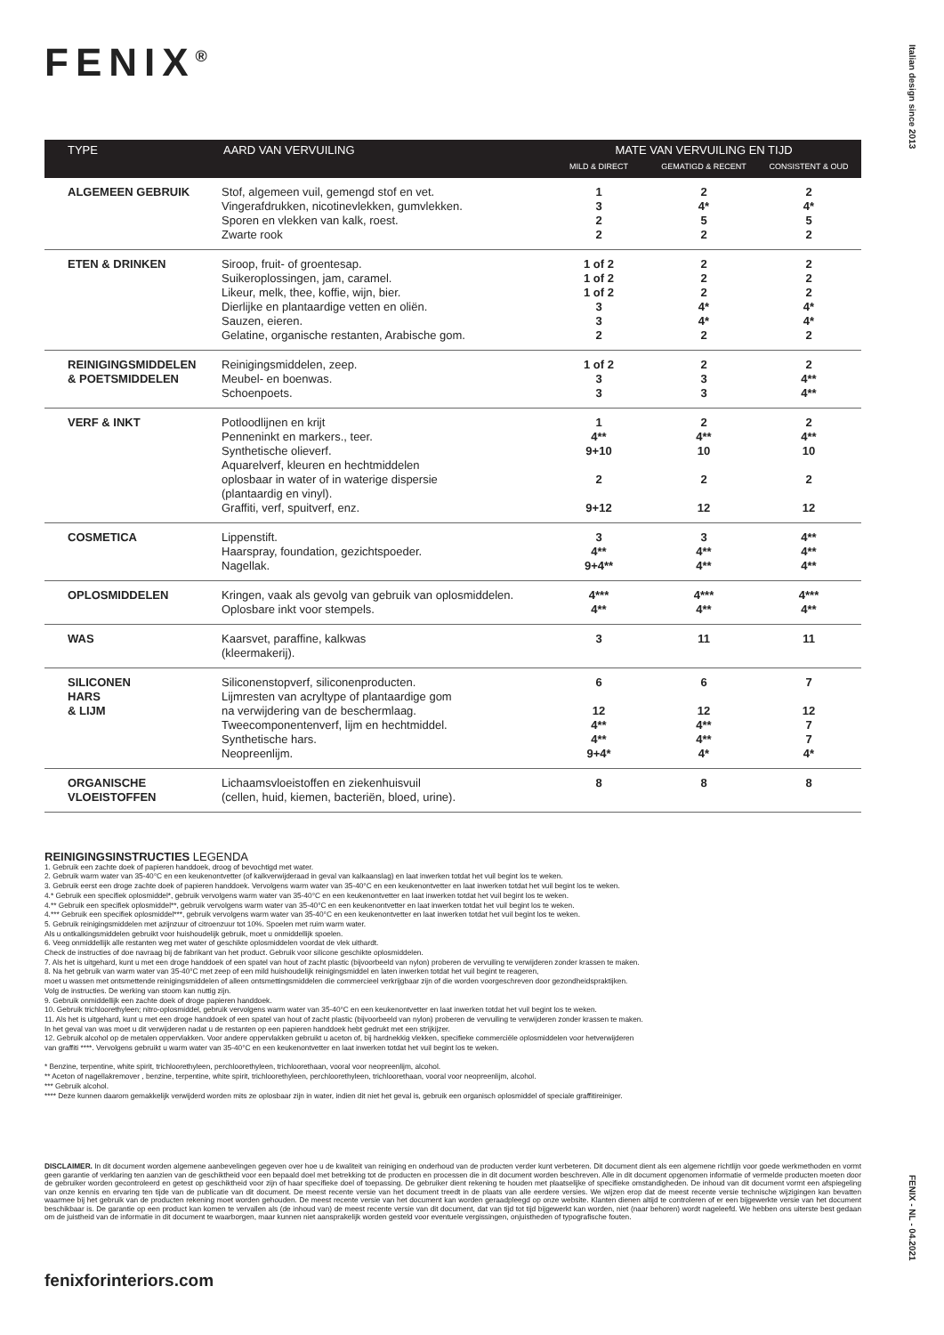FENIX<sup>®</sup>
Italian design since 2013
| TYPE | AARD VAN VERVUILING | MATE VAN VERVUILING EN TIJD | | |
| --- | --- | --- | --- | --- |
| | | MILD & DIRECT | GEMATIGD & RECENT | CONSISTENT & OUD |
| ALGEMEEN GEBRUIK | Stof, algemeen vuil, gemengd stof en vet. Vingerafdrukken, nicotinevlekken, gumvlekken. Sporen en vlekken van kalk, roest. Zwarte rook | 1 3 2 2 | 2 4* 5 2 | 2 4* 5 2 |
| ETEN & DRINKEN | Siroop, fruit- of groentesap. Suikeroplossingen, jam, caramel. Likeur, melk, thee, koffie, wijn, bier. Dierlijke en plantaardige vetten en oliën. Sauzen, eieren. Gelatine, organische restanten, Arabische gom. | 1 of 2 1 of 2 1 of 2 3 3 2 | 2 2 2 4* 4* 2 | 2 2 2 4* 4* 2 |
| REINIGINGSMIDDELEN & POETSMIDDELEN | Reinigingsmiddelen, zeep. Meubel- en boenwas. Schoenpoets. | 1 of 2 3 3 | 2 3 3 | 2 4** 4** |
| VERF & INKT | Potloodlijnen en krijt Penneninkt en markers., teer. Synthetische olieverf. Aquarelverf, kleuren en hechtmiddelen oplosbaar in water of in waterige dispersie (plantaardig en vinyl). Graffiti, verf, spuitverf, enz. | 1 4** 9+10 2 9+12 | 2 4** 10 2 12 | 2 4** 10 2 12 |
| COSMETICA | Lippenstift. Haarspray, foundation, gezichtspoeder. Nagellak. | 3 4** 9+4** | 3 4** 4** | 4** 4** 4** |
| OPLOSMIDDELEN | Kringen, vaak als gevolg van gebruik van oplosmiddelen. Oplosbare inkt voor stempels. | 4*** 4** | 4*** 4** | 4*** 4** |
| WAS | Kaarsvet, paraffine, kalkwas (kleermakerij). | 3 | 11 | 11 |
| SILICONEN HARS & LIJM | Siliconenstopverf, siliconenproducten. Lijmresten van acryltype of plantaardige gom na verwijdering van de beschermlaag. Tweecomponentenverf, lijm en hechtmiddel. Synthetische hars. Neopreenlijm. | 6 12 4** 4** 9+4* | 6 12 4** 4** 4* | 7 12 7 7 4* |
| ORGANISCHE VLOEISTOFFEN | Lichaamsvloeistoffen en ziekenhuisvuil (cellen, huid, kiemen, bacteriën, bloed, urine). | 8 | 8 | 8 |
REINIGINGSINSTRUCTIES LEGENDA
1. Gebruik een zachte doek of papieren handdoek, droog of bevochtigd met water.
2. Gebruik warm water van 35-40°C en een keukenontvetter (of kalkverwijderaad in geval van kalkaanslag) en laat inwerken totdat het vuil begint los te weken.
3. Gebruik eerst een droge zachte doek of papieren handdoek. Vervolgens warm water van 35-40°C en een keukenontvetter en laat inwerken totdat het vuil begint los te weken.
4.* Gebruik een specifiek oplosmiddel*, gebruik vervolgens warm water van 35-40°C en een keukenontvetter en laat inwerken totdat het vuil begint los te weken.
4.** Gebruik een specifiek oplosmiddel**, gebruik vervolgens warm water van 35-40°C en een keukenontvetter en laat inwerken totdat het vuil begint los te weken.
4.*** Gebruik een specifiek oplosmiddel***, gebruik vervolgens warm water van 35-40°C en een keukenontvetter en laat inwerken totdat het vuil begint los te weken.
5. Gebruik reinigingsmiddelen met azijnzuur of citroenzuur tot 10%. Spoelen met ruim warm water.
Als u ontkalkingsmiddelen gebruikt voor huishoudelijk gebruik, moet u onmiddellijk spoelen.
6. Veeg onmiddellijk alle restanten weg met water of geschikte oplosmiddelen voordat de vlek uithardt.
Check de instructies of doe navraag bij de fabrikant van het product. Gebruik voor silicone geschikte oplosmiddelen.
7. Als het is uitgehard, kunt u met een droge handdoek of een spatel van hout of zacht plastic (bijvoorbeeld van nylon) proberen de vervuiling te verwijderen zonder krassen te maken.
8. Na het gebruik van warm water van 35-40°C met zeep of een mild huishoudelijk reinigingsmiddel en laten inwerken totdat het vuil begint te reageren,
moet u wassen met ontsmettende reinigingsmiddelen of alleen ontsmettingsmiddelen die commercieel verkrijgbaar zijn of die worden voorgeschreven door gezondheidspraktijken.
Volg de instructies. De werking van stoom kan nuttig zijn.
9. Gebruik onmiddellijk een zachte doek of droge papieren handdoek.
10. Gebruik trichloorethyleen; nitro-oplosmiddel, gebruik vervolgens warm water van 35-40°C en een keukenontvetter en laat inwerken totdat het vuil begint los te weken.
11. Als het is uitgehard, kunt u met een droge handdoek of een spatel van hout of zacht plastic (bijvoorbeeld van nylon) proberen de vervuiling te verwijderen zonder krassen te maken.
In het geval van was moet u dit verwijderen nadat u de restanten op een papieren handdoek hebt gedrukt met een strijkijzer.
12. Gebruik alcohol op de metalen oppervlakken. Voor andere oppervlakken gebruikt u aceton of, bij hardnekkig vlekken, specifieke commerciële oplosmiddelen voor hetverwijderen
van graffiti ****. Vervolgens gebruikt u warm water van 35-40°C en een keukenontvetter en laat inwerken totdat het vuil begint los te weken.
* Benzine, terpentine, white spirit, trichloorethyleen, perchloorethyleen, trichloorethaan, vooral voor neopreenlijm, alcohol.
** Aceton of nagellakremover , benzine, terpentine, white spirit, trichloorethyleen, perchloorethyleen, trichloorethaan, vooral voor neopreenlijm, alcohol.
*** Gebruik alcohol.
**** Deze kunnen daarom gemakkelijk verwijderd worden mits ze oplosbaar zijn in water, indien dit niet het geval is, gebruik een organisch oplosmiddel of speciale graffitireiniger.
DISCLAIMER. In dit document worden algemene aanbevelingen gegeven over hoe u de kwaliteit van reiniging en onderhoud van de producten verder kunt verbeteren. Dit document dient als een algemene richtlijn voor goede werkmethoden en vormt geen garantie of verklaring ten aanzien van de geschiktheid voor een bepaald doel met betrekking tot de producten en processen die in dit document worden beschreven. Alle in dit document opgenomen informatie of vermelde producten moeten door de gebruiker worden gecontroleerd en getest op geschiktheid voor zijn of haar specifieke doel of toepassing. De gebruiker dient rekening te houden met plaatselijke of specifieke omstandigheden. De inhoud van dit document vormt een afspiegeling van onze kennis en ervaring ten tijde van de publicatie van dit document. De meest recente versie van het document treedt in de plaats van alle eerdere versies. We wijzen erop dat de meest recente versie technische wijzigingen kan bevatten waarmee bij het gebruik van de producten rekening moet worden gehouden. De meest recente versie van het document kan worden geraadpleegd op onze website. Klanten dienen altijd te controleren of er een bijgewerkte versie van het document beschikbaar is. De garantie op een product kan komen te vervallen als (de inhoud van) de meest recente versie van dit document, dat van tijd tot tijd bijgewerkt kan worden, niet (naar behoren) wordt nageleefd. We hebben ons uiterste best gedaan om de juistheid van de informatie in dit document te waarborgen, maar kunnen niet aansprakelijk worden gesteld voor eventuele vergissingen, onjuistheden of typografische fouten.
fenixforinteriors.com
FENIX - NL - 04.2021